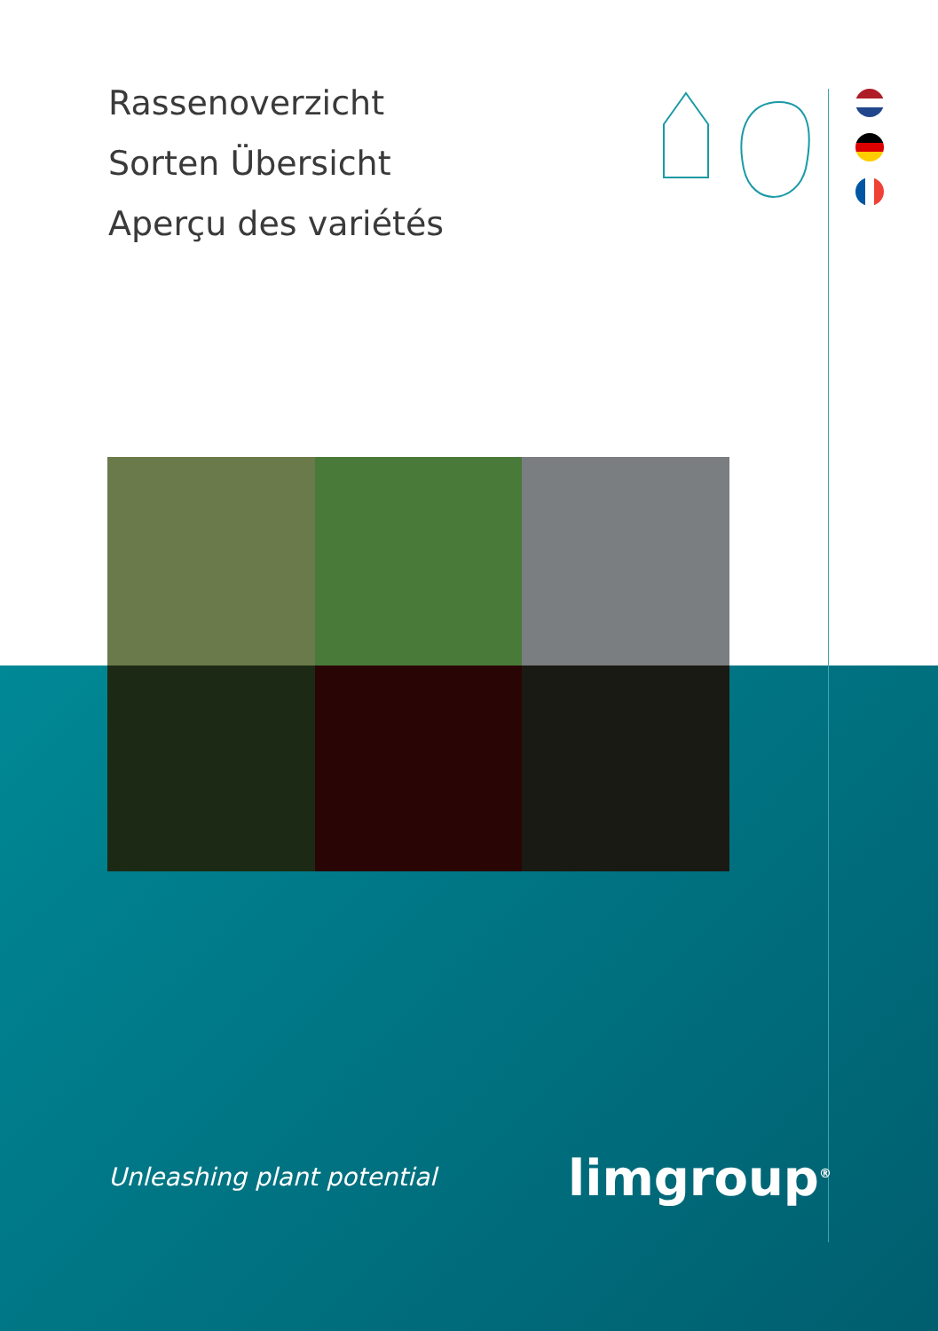Rassenoverzicht
Sorten Übersicht
Aperçu des variétés
Unleashing plant potential limgroup<sup>®</sup>